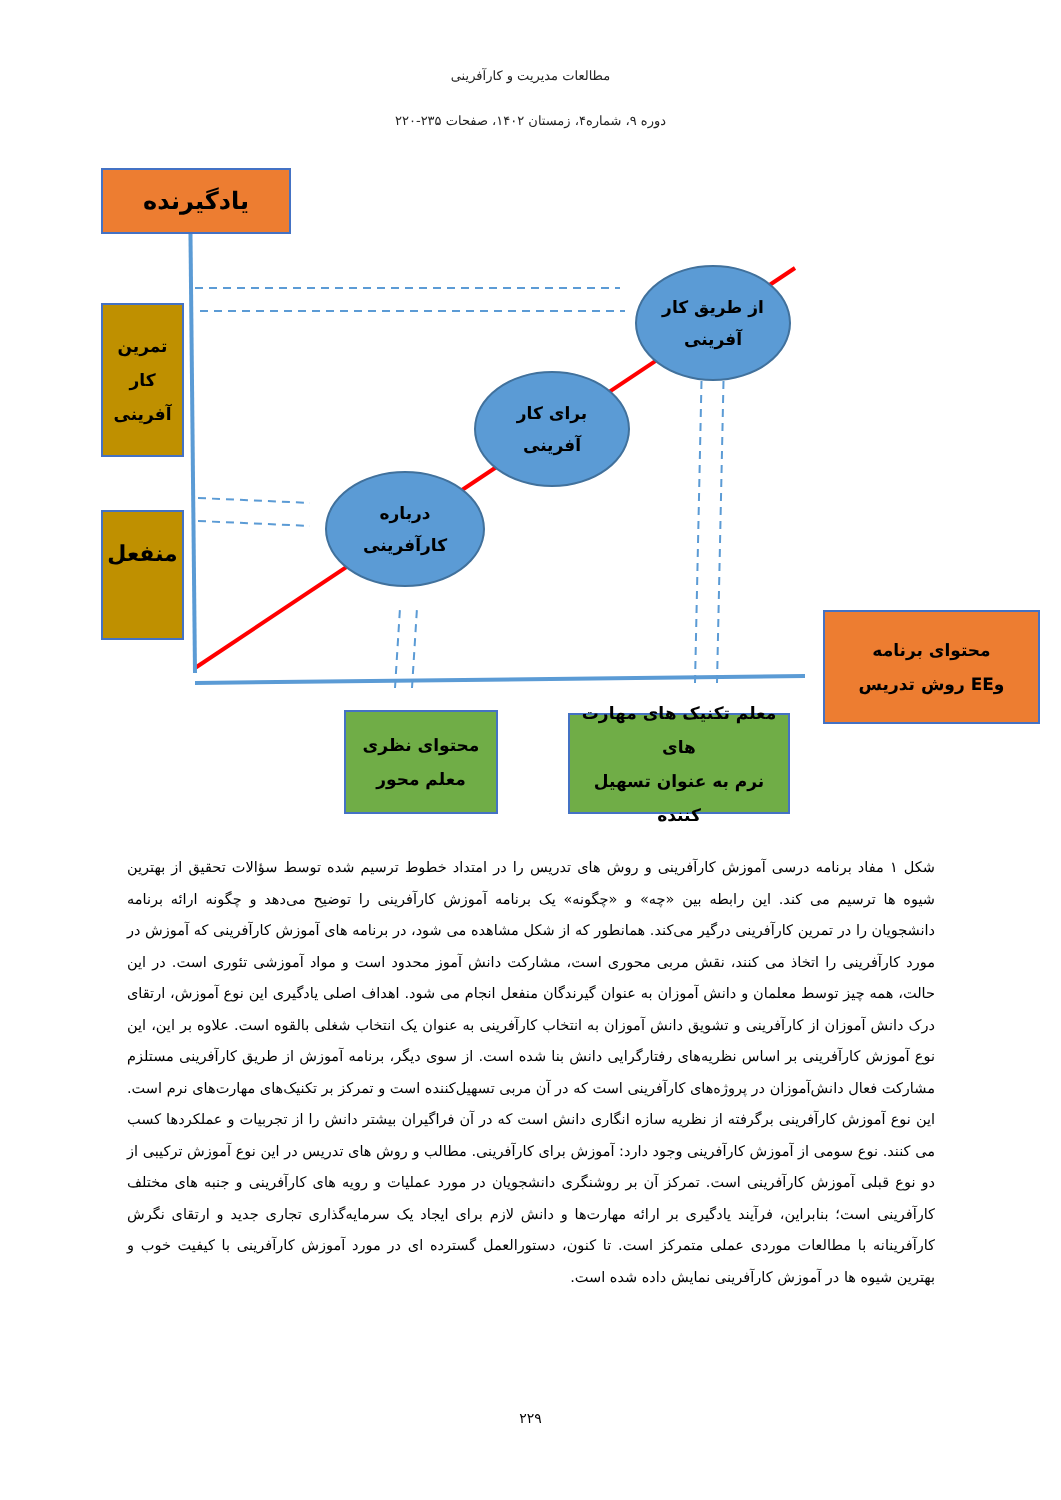مطالعات مدیریت و کارآفرینی
دوره ۹، شماره۴، زمستان ۱۴۰۲، صفحات ۲۳۵-۲۲۰
یادگیرنده
تمرین
کار
آفرینی
منفعل
از طریق کار
آفرینی
برای کار
آفرینی
درباره
کارآفرینی
محتوای برنامه
وEE روش تدریس
محتوای نظری
معلم محور
معلم تکنیک های مهارت های
نرم به عنوان تسهیل کننده
شکل ۱ مفاد برنامه درسی آموزش کارآفرینی و روش های تدریس را در امتداد خطوط ترسیم شده توسط سؤالات تحقیق از بهترین شیوه ها ترسیم می کند. این رابطه بین «چه» و «چگونه» یک برنامه آموزش کارآفرینی را توضیح می‌دهد و چگونه ارائه برنامه دانشجویان را در تمرین کارآفرینی درگیر می‌کند. همانطور که از شکل مشاهده می شود، در برنامه های آموزش کارآفرینی که آموزش در مورد کارآفرینی را اتخاذ می کنند، نقش مربی محوری است، مشارکت دانش آموز محدود است و مواد آموزشی تئوری است. در این حالت، همه چیز توسط معلمان و دانش آموزان به عنوان گیرندگان منفعل انجام می شود. اهداف اصلی یادگیری این نوع آموزش، ارتقای درک دانش آموزان از کارآفرینی و تشویق دانش آموزان به انتخاب کارآفرینی به عنوان یک انتخاب شغلی بالقوه است. علاوه بر این، این نوع آموزش کارآفرینی بر اساس نظریه‌های رفتارگرایی دانش بنا شده است. از سوی دیگر، برنامه آموزش از طریق کارآفرینی مستلزم مشارکت فعال دانش‌آموزان در پروژه‌های کارآفرینی است که در آن مربی تسهیل‌کننده است و تمرکز بر تکنیک‌های مهارت‌های نرم است. این نوع آموزش کارآفرینی برگرفته از نظریه سازه انگاری دانش است که در آن فراگیران بیشتر دانش را از تجربیات و عملکردها کسب می کنند. نوع سومی از آموزش کارآفرینی وجود دارد: آموزش برای کارآفرینی. مطالب و روش های تدریس در این نوع آموزش ترکیبی از دو نوع قبلی آموزش کارآفرینی است. تمرکز آن بر روشنگری دانشجویان در مورد عملیات و رویه های کارآفرینی و جنبه های مختلف کارآفرینی است؛ بنابراین، فرآیند یادگیری بر ارائه مهارت‌ها و دانش لازم برای ایجاد یک سرمایه‌گذاری تجاری جدید و ارتقای نگرش کارآفرینانه با مطالعات موردی عملی متمرکز است. تا کنون، دستورالعمل گسترده ای در مورد آموزش کارآفرینی با کیفیت خوب و بهترین شیوه ها در آموزش کارآفرینی نمایش داده شده است.
۲۲۹